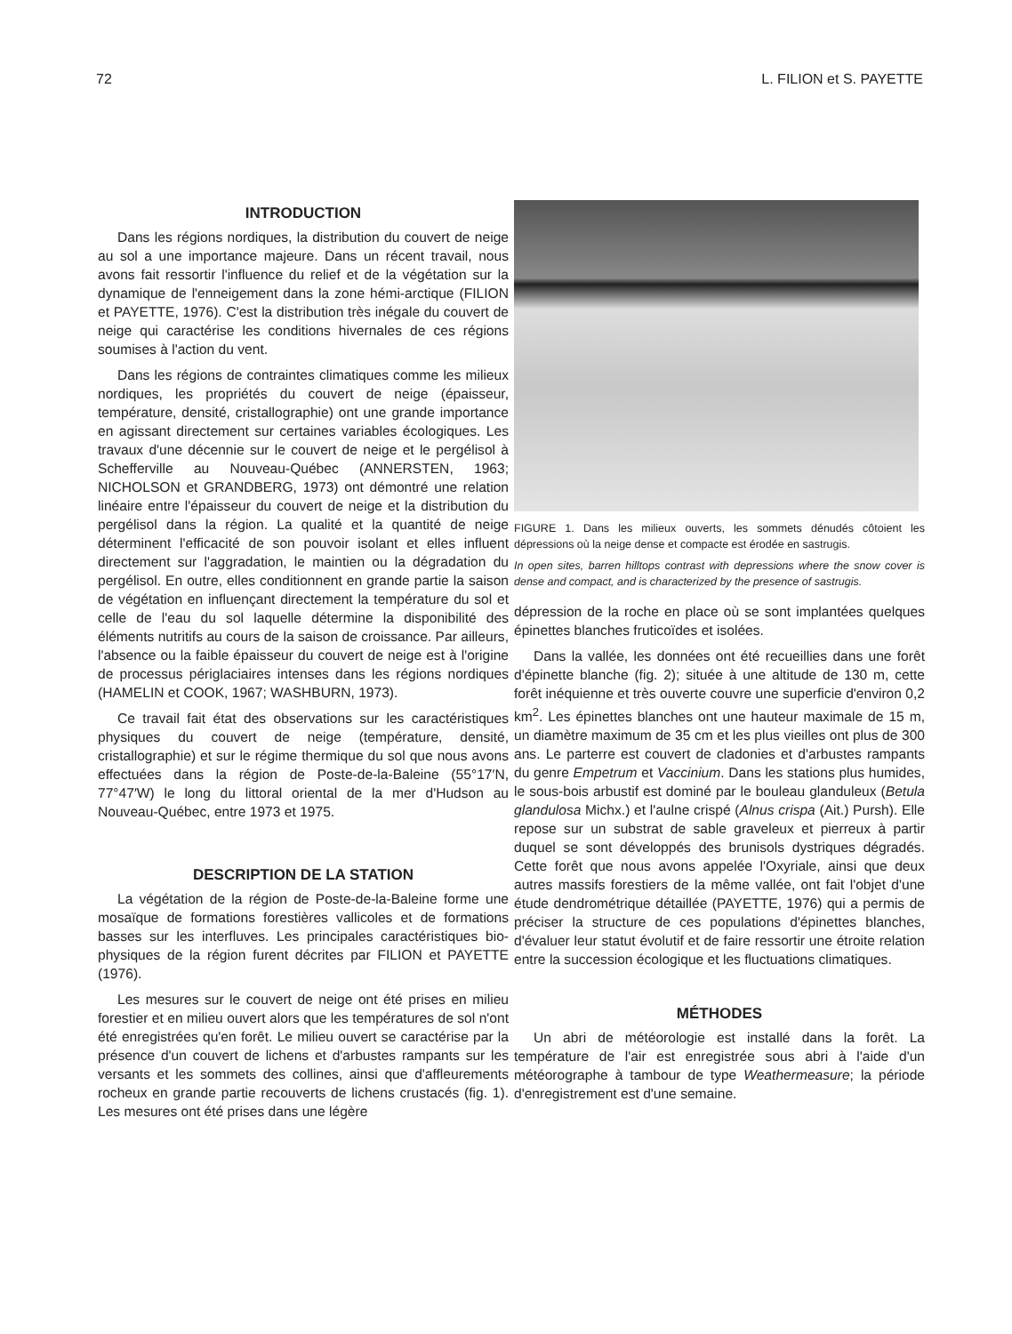72 L. FILION et S. PAYETTE
INTRODUCTION
Dans les régions nordiques, la distribution du couvert de neige au sol a une importance majeure. Dans un récent travail, nous avons fait ressortir l'influence du relief et de la végétation sur la dynamique de l'enneigement dans la zone hémi-arctique (FILION et PAYETTE, 1976). C'est la distribution très inégale du couvert de neige qui caractérise les conditions hivernales de ces régions soumises à l'action du vent.
Dans les régions de contraintes climatiques comme les milieux nordiques, les propriétés du couvert de neige (épaisseur, température, densité, cristallographie) ont une grande importance en agissant directement sur certaines variables écologiques. Les travaux d'une décennie sur le couvert de neige et le pergélisol à Schefferville au Nouveau-Québec (ANNERSTEN, 1963; NICHOLSON et GRANDBERG, 1973) ont démontré une relation linéaire entre l'épaisseur du couvert de neige et la distribution du pergélisol dans la région. La qualité et la quantité de neige déterminent l'efficacité de son pouvoir isolant et elles influent directement sur l'aggradation, le maintien ou la dégradation du pergélisol. En outre, elles conditionnent en grande partie la saison de végétation en influençant directement la température du sol et celle de l'eau du sol laquelle détermine la disponibilité des éléments nutritifs au cours de la saison de croissance. Par ailleurs, l'absence ou la faible épaisseur du couvert de neige est à l'origine de processus périglaciaires intenses dans les régions nordiques (HAMELIN et COOK, 1967; WASHBURN, 1973).
Ce travail fait état des observations sur les caractéristiques physiques du couvert de neige (température, densité, cristallographie) et sur le régime thermique du sol que nous avons effectuées dans la région de Poste-de-la-Baleine (55°17′N, 77°47′W) le long du littoral oriental de la mer d'Hudson au Nouveau-Québec, entre 1973 et 1975.
DESCRIPTION DE LA STATION
La végétation de la région de Poste-de-la-Baleine forme une mosaïque de formations forestières vallicoles et de formations basses sur les interfluves. Les principales caractéristiques bio-physiques de la région furent décrites par FILION et PAYETTE (1976).
Les mesures sur le couvert de neige ont été prises en milieu forestier et en milieu ouvert alors que les températures de sol n'ont été enregistrées qu'en forêt. Le milieu ouvert se caractérise par la présence d'un couvert de lichens et d'arbustes rampants sur les versants et les sommets des collines, ainsi que d'affleurements rocheux en grande partie recouverts de lichens crustacés (fig. 1). Les mesures ont été prises dans une légère
FIGURE 1. Dans les milieux ouverts, les sommets dénudés côtoient les dépressions où la neige dense et compacte est érodée en sastrugis.
In open sites, barren hilltops contrast with depressions where the snow cover is dense and compact, and is characterized by the presence of sastrugis.
dépression de la roche en place où se sont implantées quelques épinettes blanches fruticoïdes et isolées.
Dans la vallée, les données ont été recueillies dans une forêt d'épinette blanche (fig. 2); située à une altitude de 130 m, cette forêt inéquienne et très ouverte couvre une superficie d'environ 0,2 km<sup>2</sup>. Les épinettes blanches ont une hauteur maximale de 15 m, un diamètre maximum de 35 cm et les plus vieilles ont plus de 300 ans. Le parterre est couvert de cladonies et d'arbustes rampants du genre Empetrum et Vaccinium. Dans les stations plus humides, le sous-bois arbustif est dominé par le bouleau glanduleux (Betula glandulosa Michx.) et l'aulne crispé (Alnus crispa (Ait.) Pursh). Elle repose sur un substrat de sable graveleux et pierreux à partir duquel se sont développés des brunisols dystriques dégradés. Cette forêt que nous avons appelée l'Oxyriale, ainsi que deux autres massifs forestiers de la même vallée, ont fait l'objet d'une étude dendrométrique détaillée (PAYETTE, 1976) qui a permis de préciser la structure de ces populations d'épinettes blanches, d'évaluer leur statut évolutif et de faire ressortir une étroite relation entre la succession écologique et les fluctuations climatiques.
MÉTHODES
Un abri de météorologie est installé dans la forêt. La température de l'air est enregistrée sous abri à l'aide d'un météorographe à tambour de type Weathermeasure; la période d'enregistrement est d'une semaine.